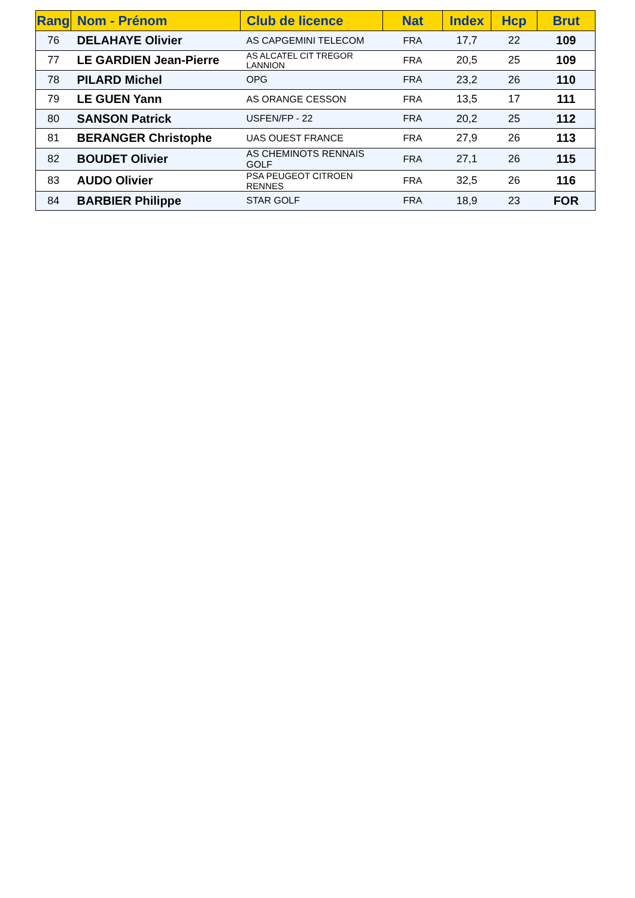| Rang | Nom - Prénom | Club de licence | Nat | Index | Hcp | Brut |
| --- | --- | --- | --- | --- | --- | --- |
| 76 | DELAHAYE Olivier | AS CAPGEMINI TELECOM | FRA | 17,7 | 22 | 109 |
| 77 | LE GARDIEN Jean-Pierre | AS ALCATEL CIT TREGOR LANNION | FRA | 20,5 | 25 | 109 |
| 78 | PILARD Michel | OPG | FRA | 23,2 | 26 | 110 |
| 79 | LE GUEN Yann | AS ORANGE CESSON | FRA | 13,5 | 17 | 111 |
| 80 | SANSON Patrick | USFEN/FP - 22 | FRA | 20,2 | 25 | 112 |
| 81 | BERANGER Christophe | UAS OUEST FRANCE | FRA | 27,9 | 26 | 113 |
| 82 | BOUDET Olivier | AS CHEMINOTS RENNAIS GOLF | FRA | 27,1 | 26 | 115 |
| 83 | AUDO Olivier | PSA PEUGEOT CITROEN RENNES | FRA | 32,5 | 26 | 116 |
| 84 | BARBIER Philippe | STAR GOLF | FRA | 18,9 | 23 | FOR |